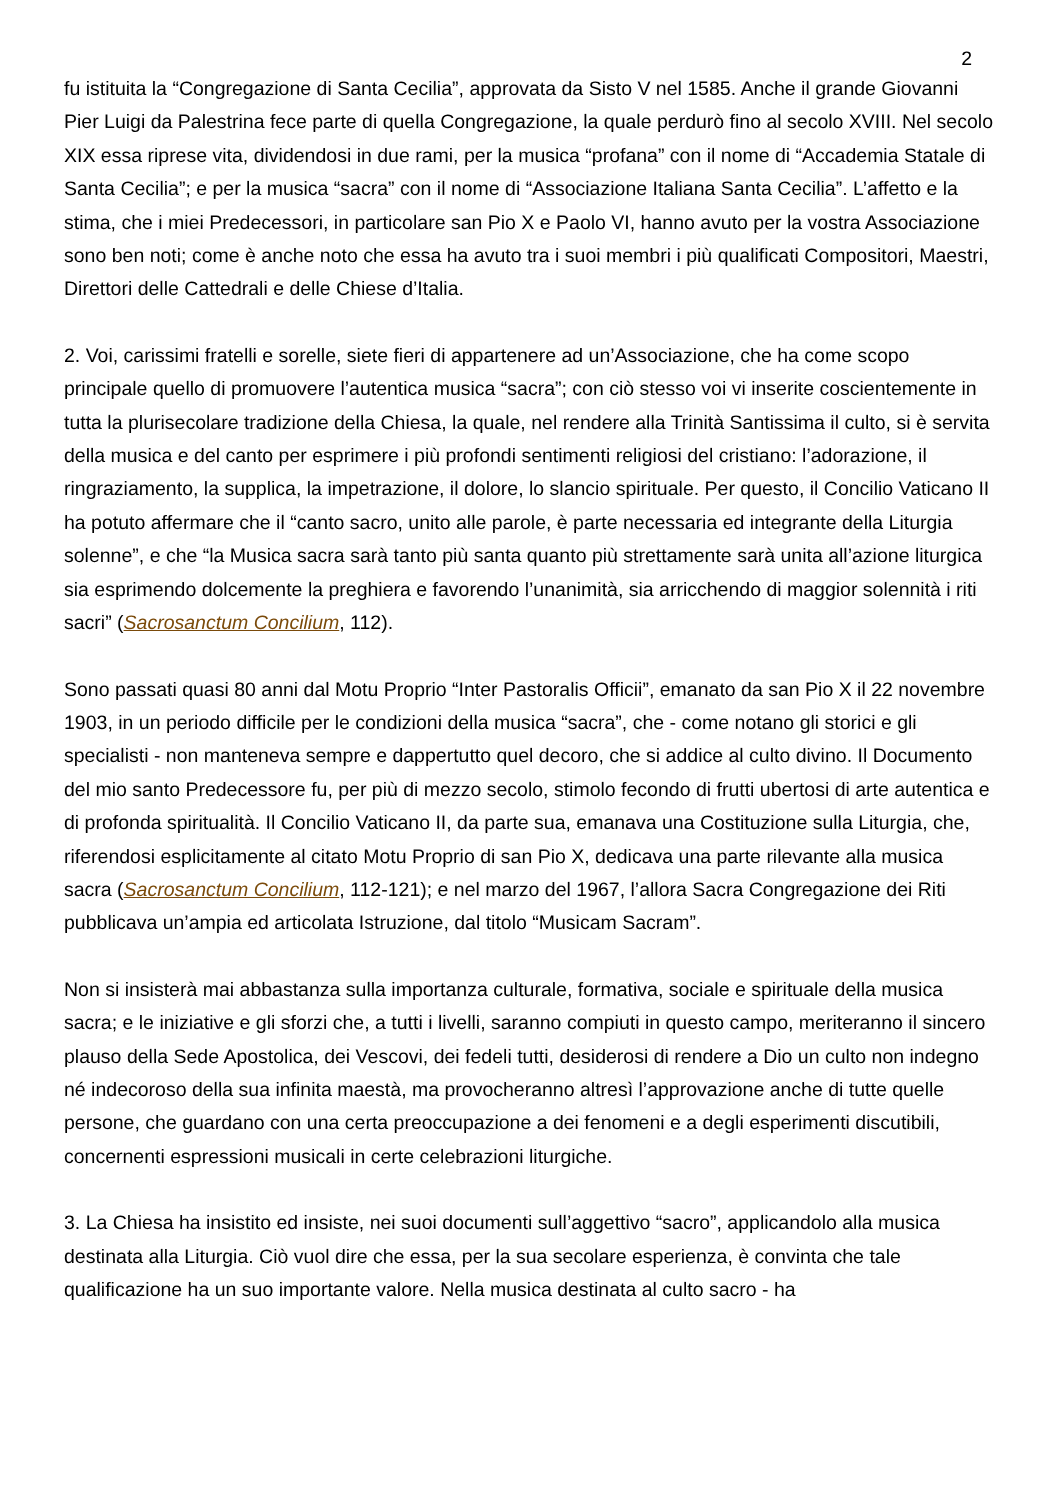2
fu istituita la “Congregazione di Santa Cecilia”, approvata da Sisto V nel 1585. Anche il grande Giovanni Pier Luigi da Palestrina fece parte di quella Congregazione, la quale perdurò fino al secolo XVIII. Nel secolo XIX essa riprese vita, dividendosi in due rami, per la musica “profana” con il nome di “Accademia Statale di Santa Cecilia”; e per la musica “sacra” con il nome di “Associazione Italiana Santa Cecilia”. L’affetto e la stima, che i miei Predecessori, in particolare san Pio X e Paolo VI, hanno avuto per la vostra Associazione sono ben noti; come è anche noto che essa ha avuto tra i suoi membri i più qualificati Compositori, Maestri, Direttori delle Cattedrali e delle Chiese d’Italia.
2. Voi, carissimi fratelli e sorelle, siete fieri di appartenere ad un’Associazione, che ha come scopo principale quello di promuovere l’autentica musica “sacra”; con ciò stesso voi vi inserite coscientemente in tutta la plurisecolare tradizione della Chiesa, la quale, nel rendere alla Trinità Santissima il culto, si è servita della musica e del canto per esprimere i più profondi sentimenti religiosi del cristiano: l’adorazione, il ringraziamento, la supplica, la impetrazione, il dolore, lo slancio spirituale. Per questo, il Concilio Vaticano II ha potuto affermare che il “canto sacro, unito alle parole, è parte necessaria ed integrante della Liturgia solenne”, e che “la Musica sacra sarà tanto più santa quanto più strettamente sarà unita all’azione liturgica sia esprimendo dolcemente la preghiera e favorendo l’unanimità, sia arricchendo di maggior solennità i riti sacri” (Sacrosanctum Concilium, 112).
Sono passati quasi 80 anni dal Motu Proprio “Inter Pastoralis Officii”, emanato da san Pio X il 22 novembre 1903, in un periodo difficile per le condizioni della musica “sacra”, che - come notano gli storici e gli specialisti - non manteneva sempre e dappertutto quel decoro, che si addice al culto divino. Il Documento del mio santo Predecessore fu, per più di mezzo secolo, stimolo fecondo di frutti ubertosi di arte autentica e di profonda spiritualità. Il Concilio Vaticano II, da parte sua, emanava una Costituzione sulla Liturgia, che, riferendosi esplicitamente al citato Motu Proprio di san Pio X, dedicava una parte rilevante alla musica sacra (Sacrosanctum Concilium, 112-121); e nel marzo del 1967, l’allora Sacra Congregazione dei Riti pubblicava un’ampia ed articolata Istruzione, dal titolo “Musicam Sacram”.
Non si insisterà mai abbastanza sulla importanza culturale, formativa, sociale e spirituale della musica sacra; e le iniziative e gli sforzi che, a tutti i livelli, saranno compiuti in questo campo, meriteranno il sincero plauso della Sede Apostolica, dei Vescovi, dei fedeli tutti, desiderosi di rendere a Dio un culto non indegno né indecoroso della sua infinita maestà, ma provocheranno altresì l’approvazione anche di tutte quelle persone, che guardano con una certa preoccupazione a dei fenomeni e a degli esperimenti discutibili, concernenti espressioni musicali in certe celebrazioni liturgiche.
3. La Chiesa ha insistito ed insiste, nei suoi documenti sull’aggettivo “sacro”, applicandolo alla musica destinata alla Liturgia. Ciò vuol dire che essa, per la sua secolare esperienza, è convinta che tale qualificazione ha un suo importante valore. Nella musica destinata al culto sacro - ha